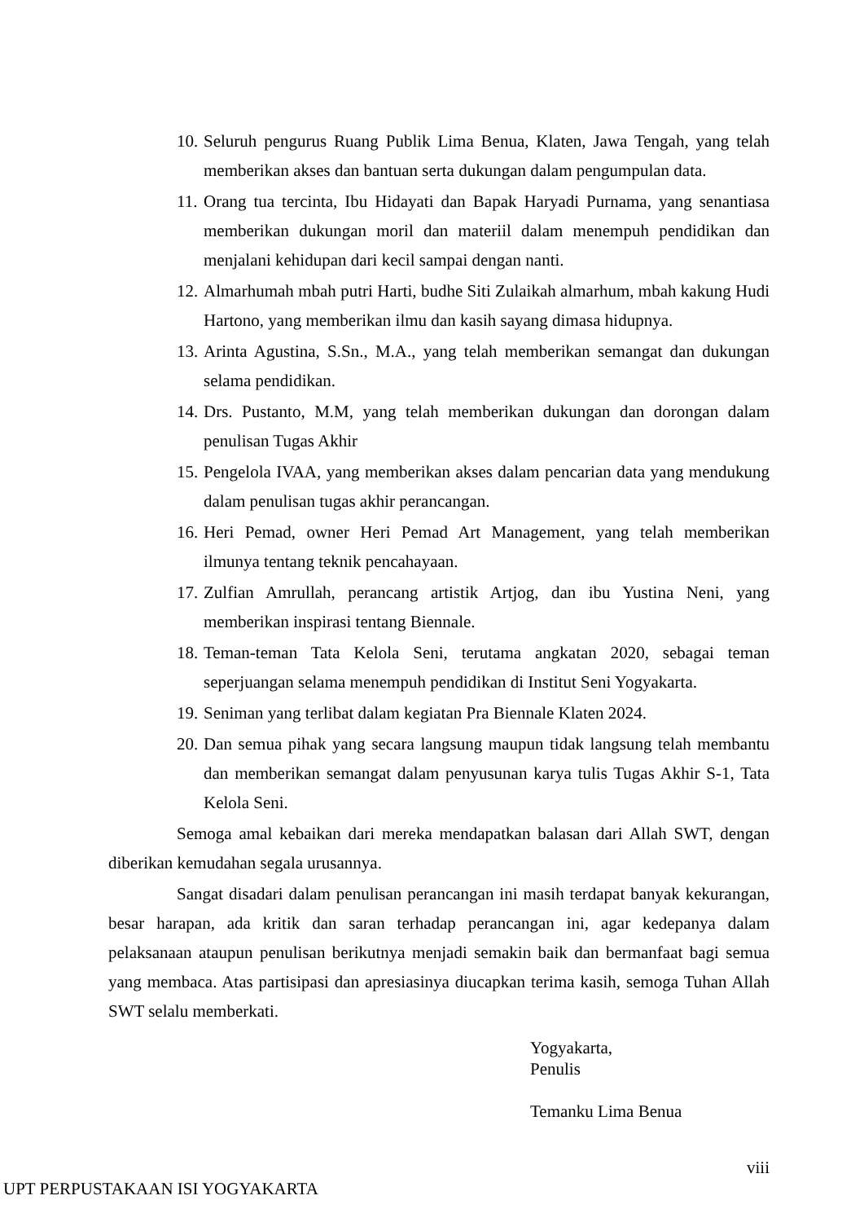10. Seluruh pengurus Ruang Publik Lima Benua, Klaten, Jawa Tengah, yang telah memberikan akses dan bantuan serta dukungan dalam pengumpulan data.
11. Orang tua tercinta, Ibu Hidayati dan Bapak Haryadi Purnama, yang senantiasa memberikan dukungan moril dan materiil dalam menempuh pendidikan dan menjalani kehidupan dari kecil sampai dengan nanti.
12. Almarhumah mbah putri Harti, budhe Siti Zulaikah almarhum, mbah kakung Hudi Hartono, yang memberikan ilmu dan kasih sayang dimasa hidupnya.
13. Arinta Agustina, S.Sn., M.A., yang telah memberikan semangat dan dukungan selama pendidikan.
14. Drs. Pustanto, M.M, yang telah memberikan dukungan dan dorongan dalam penulisan Tugas Akhir
15. Pengelola IVAA, yang memberikan akses dalam pencarian data yang mendukung dalam penulisan tugas akhir perancangan.
16. Heri Pemad, owner Heri Pemad Art Management, yang telah memberikan ilmunya tentang teknik pencahayaan.
17. Zulfian Amrullah, perancang artistik Artjog, dan ibu Yustina Neni, yang memberikan inspirasi tentang Biennale.
18. Teman-teman Tata Kelola Seni, terutama angkatan 2020, sebagai teman seperjuangan selama menempuh pendidikan di Institut Seni Yogyakarta.
19. Seniman yang terlibat dalam kegiatan Pra Biennale Klaten 2024.
20. Dan semua pihak yang secara langsung maupun tidak langsung telah membantu dan memberikan semangat dalam penyusunan karya tulis Tugas Akhir S-1, Tata Kelola Seni.
Semoga amal kebaikan dari mereka mendapatkan balasan dari Allah SWT, dengan diberikan kemudahan segala urusannya.
Sangat disadari dalam penulisan perancangan ini masih terdapat banyak kekurangan, besar harapan, ada kritik dan saran terhadap perancangan ini, agar kedepanya dalam pelaksanaan ataupun penulisan berikutnya menjadi semakin baik dan bermanfaat bagi semua yang membaca. Atas partisipasi dan apresiasinya diucapkan terima kasih, semoga Tuhan Allah SWT selalu memberkati.
Yogyakarta,
Penulis
Temanku Lima Benua
viii
UPT PERPUSTAKAAN ISI YOGYAKARTA